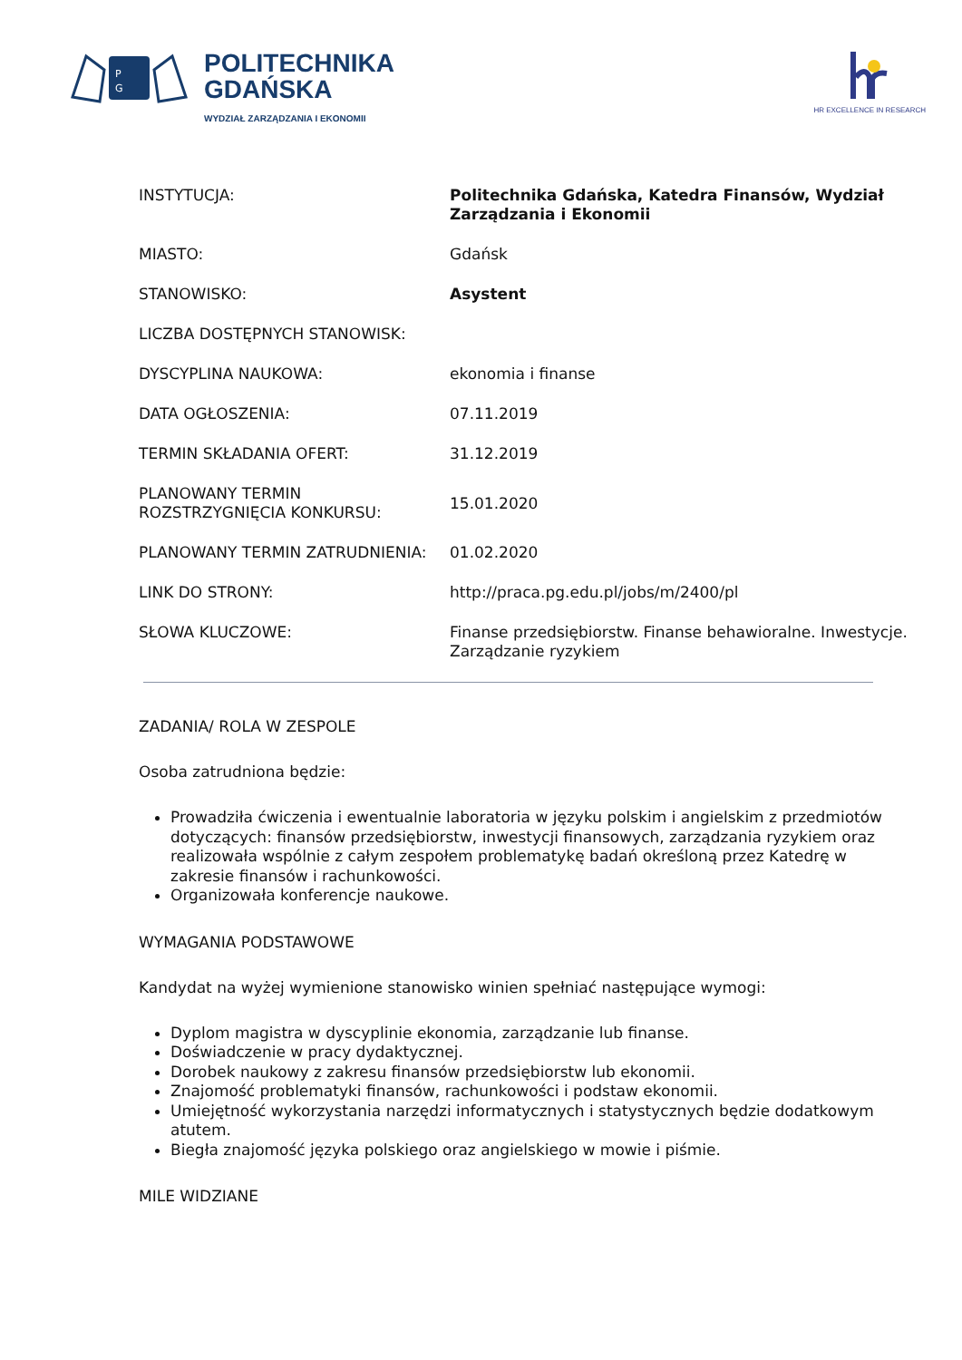P
G
POLITECHNIKA
GDAŃSKA
WYDZIAŁ ZARZĄDZANIA I EKONOMII
HR EXCELLENCE IN RESEARCH
| INSTYTUCJA: | Politechnika Gdańska, Katedra Finansów, Wydział Zarządzania i Ekonomii |
| MIASTO: | Gdańsk |
| STANOWISKO: | Asystent |
| LICZBA DOSTĘPNYCH STANOWISK: | |
| DYSCYPLINA NAUKOWA: | ekonomia i finanse |
| DATA OGŁOSZENIA: | 07.11.2019 |
| TERMIN SKŁADANIA OFERT: | 31.12.2019 |
| PLANOWANY TERMIN ROZSTRZYGNIĘCIA KONKURSU: | 15.01.2020 |
| PLANOWANY TERMIN ZATRUDNIENIA: | 01.02.2020 |
| LINK DO STRONY: | http://praca.pg.edu.pl/jobs/m/2400/pl |
| SŁOWA KLUCZOWE: | Finanse przedsiębiorstw. Finanse behawioralne. Inwestycje. Zarządzanie ryzykiem |
ZADANIA/ ROLA W ZESPOLE
Osoba zatrudniona będzie:
Prowadziła ćwiczenia i ewentualnie laboratoria w języku polskim i angielskim z przedmiotów dotyczących: finansów przedsiębiorstw, inwestycji finansowych, zarządzania ryzykiem oraz realizowała wspólnie z całym zespołem problematykę badań określoną przez Katedrę w zakresie finansów i rachunkowości.
Organizowała konferencje naukowe.
WYMAGANIA PODSTAWOWE
Kandydat na wyżej wymienione stanowisko winien spełniać następujące wymogi:
Dyplom magistra w dyscyplinie ekonomia, zarządzanie lub finanse.
Doświadczenie w pracy dydaktycznej.
Dorobek naukowy z zakresu finansów przedsiębiorstw lub ekonomii.
Znajomość problematyki finansów, rachunkowości i podstaw ekonomii.
Umiejętność wykorzystania narzędzi informatycznych i statystycznych będzie dodatkowym atutem.
Biegła znajomość języka polskiego oraz angielskiego w mowie i piśmie.
MILE WIDZIANE